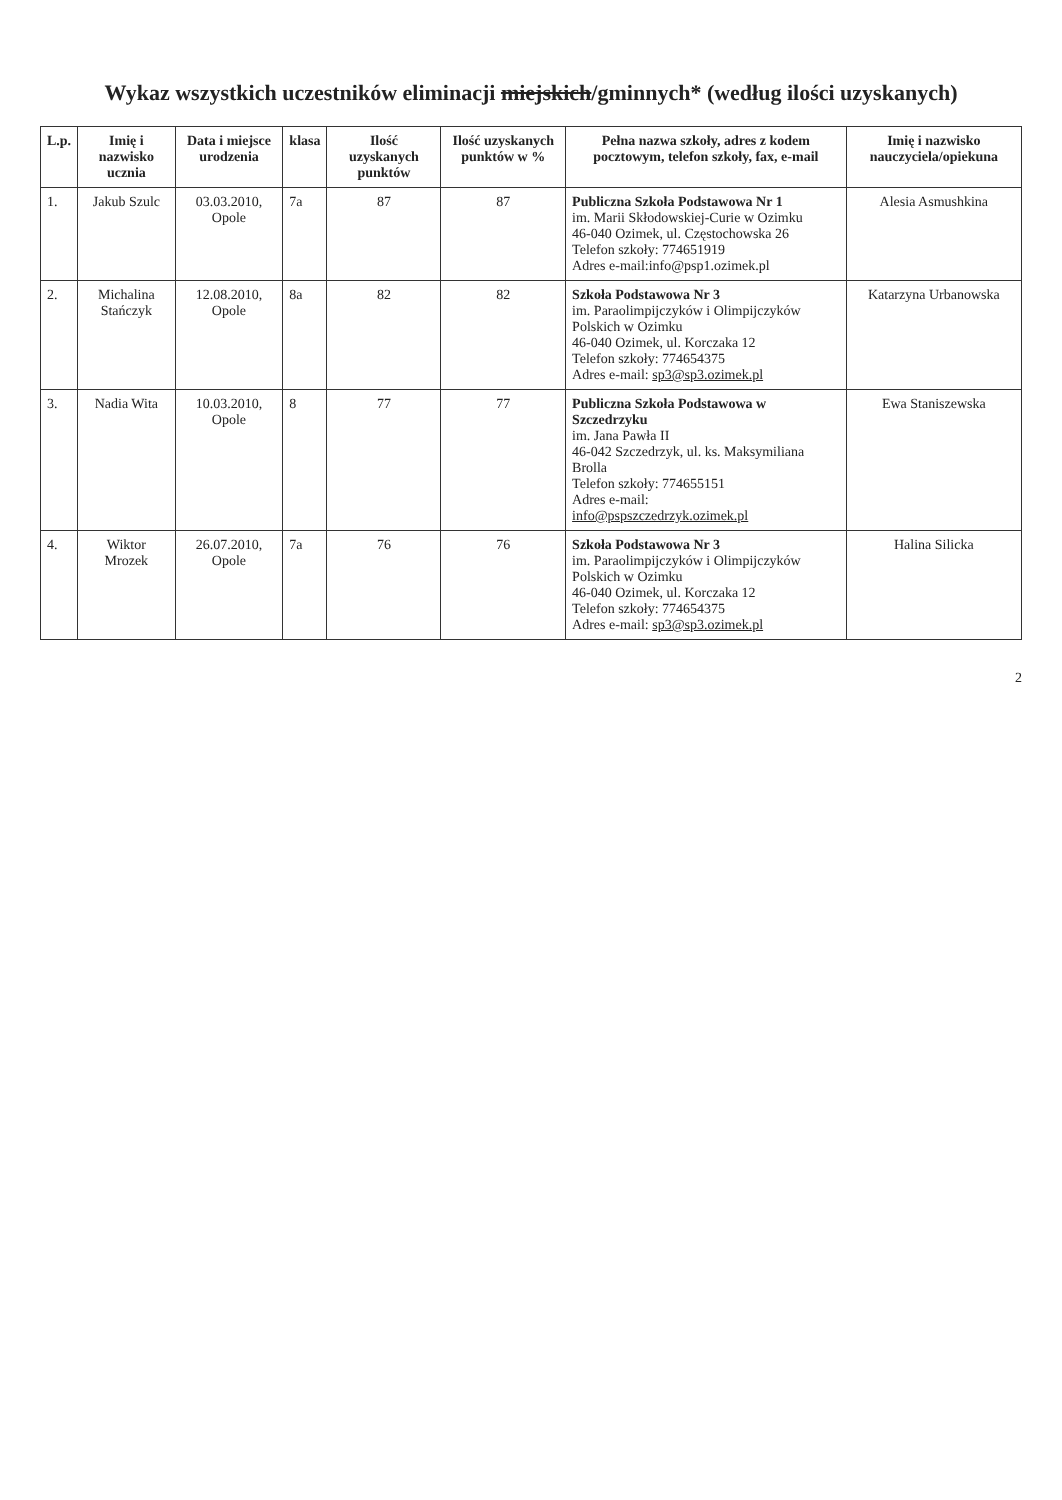Wykaz wszystkich uczestników eliminacji miejskich/gminnych* (według ilości uzyskanych)
| L.p. | Imię i nazwisko ucznia | Data i miejsce urodzenia | klasa | Ilość uzyskanych punktów | Ilość uzyskanych punktów w % | Pełna nazwa szkoły, adres z kodem pocztowym, telefon szkoły, fax, e-mail | Imię i nazwisko nauczyciela/opiekuna |
| --- | --- | --- | --- | --- | --- | --- | --- |
| 1. | Jakub Szulc | 03.03.2010, Opole | 7a | 87 | 87 | Publiczna Szkoła Podstawowa Nr 1 im. Marii Skłodowskiej-Curie w Ozimku 46-040 Ozimek, ul. Częstochowska 26 Telefon szkoły: 774651919 Adres e-mail:info@psp1.ozimek.pl | Alesia Asmushkina |
| 2. | Michalina Stańczyk | 12.08.2010, Opole | 8a | 82 | 82 | Szkoła Podstawowa Nr 3 im. Paraolimpijczyków i Olimpijczyków Polskich w Ozimku 46-040 Ozimek, ul. Korczaka 12 Telefon szkoły: 774654375 Adres e-mail: sp3@sp3.ozimek.pl | Katarzyna Urbanowska |
| 3. | Nadia Wita | 10.03.2010, Opole | 8 | 77 | 77 | Publiczna Szkoła Podstawowa w Szczedrzyku im. Jana Pawła II 46-042 Szczedrzyk, ul. ks. Maksymiliana Brolla Telefon szkoły: 774655151 Adres e-mail: info@pspszczedrzyk.ozimek.pl | Ewa Staniszewska |
| 4. | Wiktor Mrozek | 26.07.2010, Opole | 7a | 76 | 76 | Szkoła Podstawowa Nr 3 im. Paraolimpijczyków i Olimpijczyków Polskich w Ozimku 46-040 Ozimek, ul. Korczaka 12 Telefon szkoły: 774654375 Adres e-mail: sp3@sp3.ozimek.pl | Halina Silicka |
2